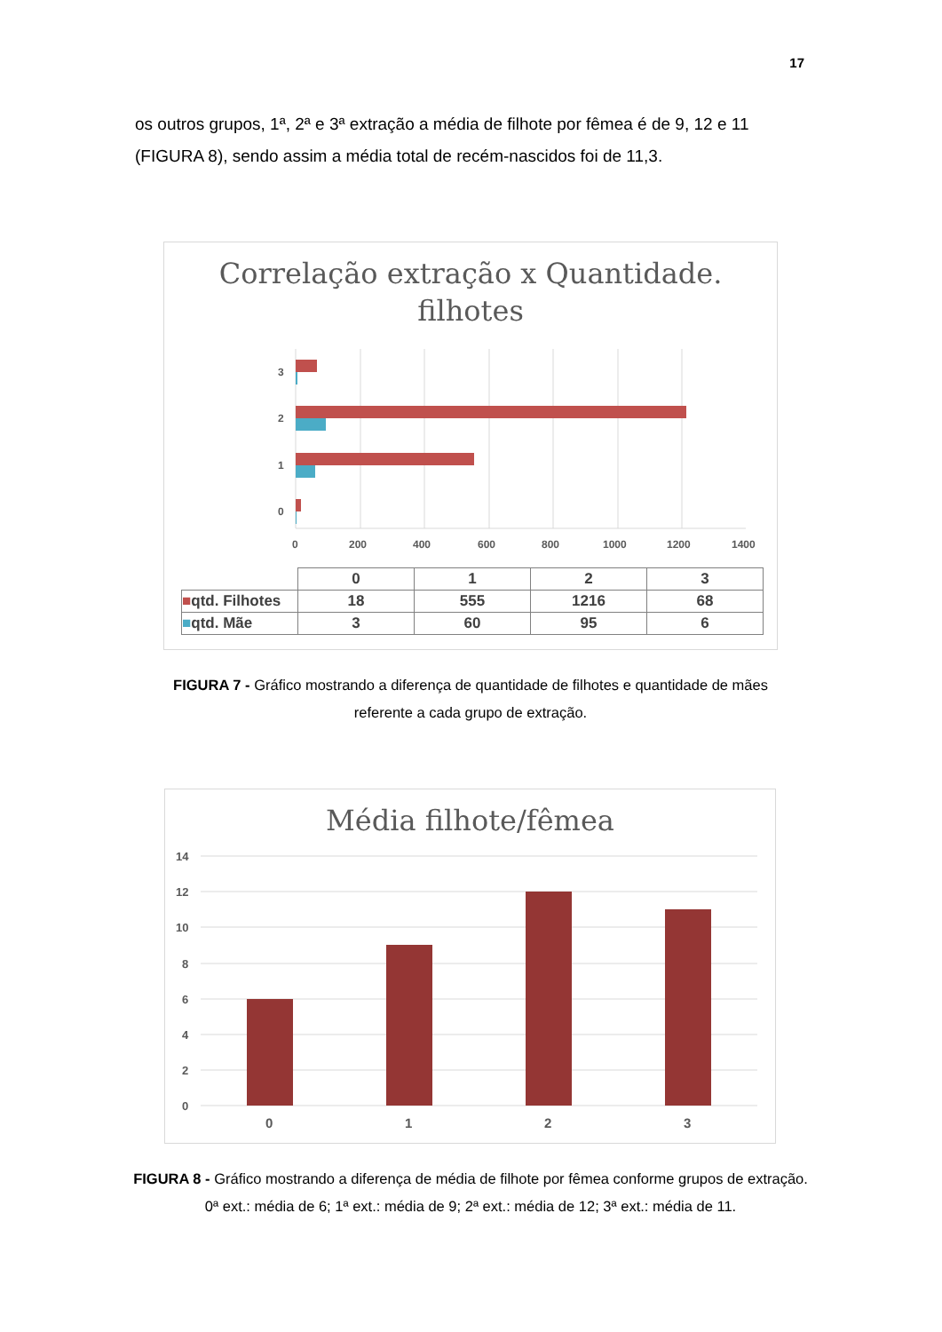17
os outros grupos, 1ª, 2ª e 3ª extração a média de filhote por fêmea é de 9, 12 e 11 (FIGURA 8), sendo assim a média total de recém-nascidos foi de 11,3.
Correlação extração x Quantidade.
filhotes
3
2
1
0
0
200
400
600
800
1000
1200
1400
| | 0 | 1 | 2 | 3 |
| ■ qtd. Filhotes | 18 | 555 | 1216 | 68 |
| ■ qtd. Mãe | 3 | 60 | 95 | 6 |
FIGURA 7 - Gráfico mostrando a diferença de quantidade de filhotes e quantidade de mães referente a cada grupo de extração.
Média filhote/fêmea
14
12
10
8
6
4
2
0
0
1
2
3
FIGURA 8 - Gráfico mostrando a diferença de média de filhote por fêmea conforme grupos de extração. 0ª ext.: média de 6; 1ª ext.: média de 9; 2ª ext.: média de 12; 3ª ext.: média de 11.